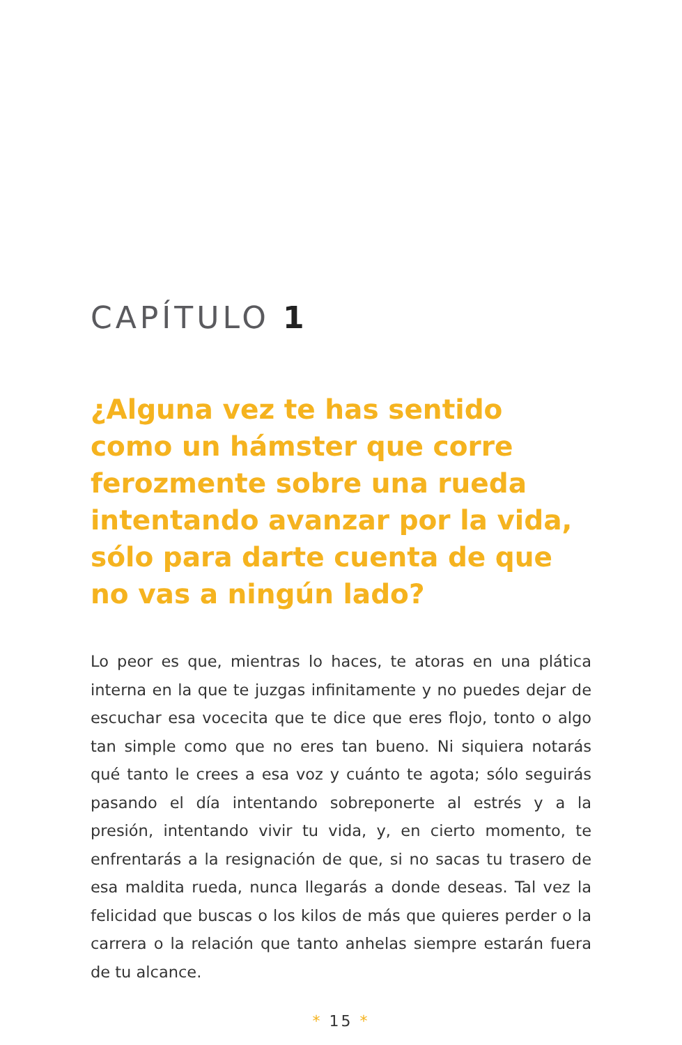CAPÍTULO 1
¿Alguna vez te has sentido como un hámster que corre ferozmente sobre una rueda intentando avanzar por la vida, sólo para darte cuenta de que no vas a ningún lado?
Lo peor es que, mientras lo haces, te atoras en una plática interna en la que te juzgas infinitamente y no puedes dejar de escuchar esa vocecita que te dice que eres flojo, tonto o algo tan simple como que no eres tan bueno. Ni siquiera notarás qué tanto le crees a esa voz y cuánto te agota; sólo seguirás pasando el día intentando sobreponerte al estrés y a la presión, intentando vivir tu vida, y, en cierto momento, te enfrentarás a la resignación de que, si no sacas tu trasero de esa maldita rueda, nunca llegarás a donde deseas. Tal vez la felicidad que buscas o los kilos de más que quieres perder o la carrera o la relación que tanto anhelas siempre estarán fuera de tu alcance.
* 15 *